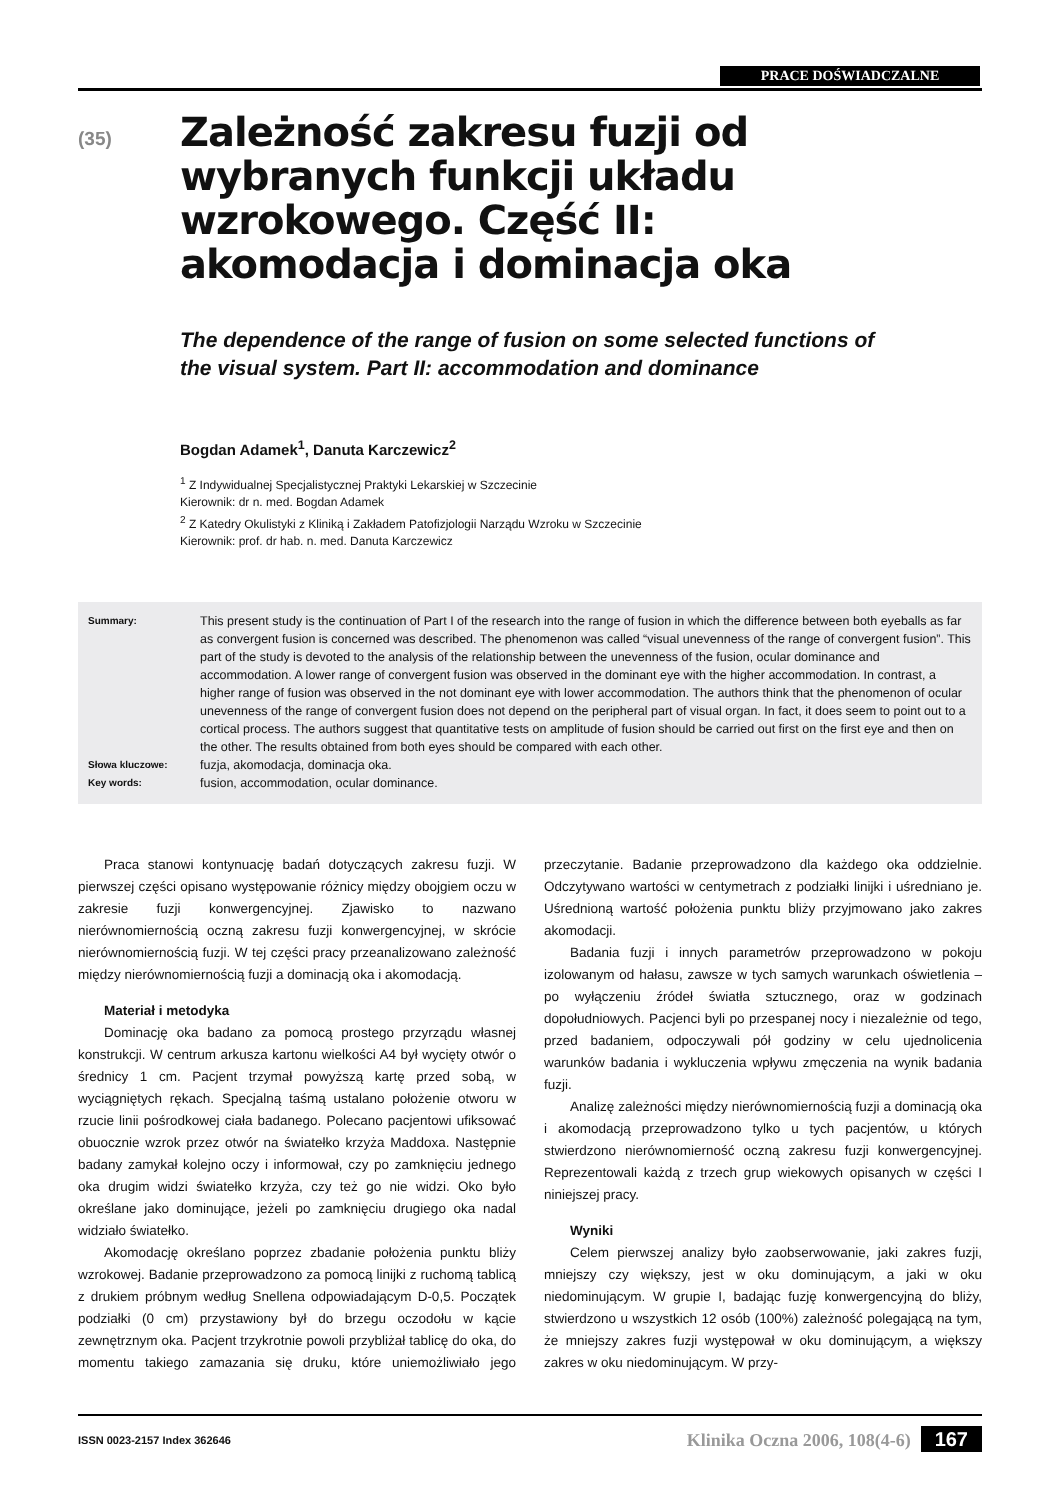PRACE DOŚWIADCZALNE
(35)
Zależność zakresu fuzji od wybranych funkcji układu wzrokowego. Część II: akomodacja i dominacja oka
The dependence of the range of fusion on some selected functions of the visual system. Part II: accommodation and dominance
Bogdan Adamek<sup>1</sup>, Danuta Karczewicz<sup>2</sup>
<sup>1</sup> Z Indywidualnej Specjalistycznej Praktyki Lekarskiej w Szczecinie
Kierownik: dr n. med. Bogdan Adamek
<sup>2</sup> Z Katedry Okulistyki z Kliniką i Zakładem Patofizjologii Narządu Wzroku w Szczecinie
Kierownik: prof. dr hab. n. med. Danuta Karczewicz
Summary: This present study is the continuation of Part I of the research into the range of fusion in which the difference between both eyeballs as far as convergent fusion is concerned was described. The phenomenon was called “visual unevenness of the range of convergent fusion”. This part of the study is devoted to the analysis of the relationship between the unevenness of the fusion, ocular dominance and accommodation. A lower range of convergent fusion was observed in the dominant eye with the higher accommodation. In contrast, a higher range of fusion was observed in the not dominant eye with lower accommodation. The authors think that the phenomenon of ocular unevenness of the range of convergent fusion does not depend on the peripheral part of visual organ. In fact, it does seem to point out to a cortical process. The authors suggest that quantitative tests on amplitude of fusion should be carried out first on the first eye and then on the other. The results obtained from both eyes should be compared with each other.
Słowa kluczowe: fuzja, akomodacja, dominacja oka.
Key words: fusion, accommodation, ocular dominance.
Praca stanowi kontynuację badań dotyczących zakresu fuzji. W pierwszej części opisano występowanie różnicy między obojgiem oczu w zakresie fuzji konwergencyjnej. Zjawisko to nazwano nierównomiernością oczną zakresu fuzji konwergencyjnej, w skrócie nierównomiernością fuzji. W tej części pracy przeanalizowano zależność między nierównomiernością fuzji a dominacją oka i akomodacją.
Materiał i metodyka
Dominację oka badano za pomocą prostego przyrządu własnej konstrukcji. W centrum arkusza kartonu wielkości A4 był wycięty otwór o średnicy 1 cm. Pacjent trzymał powyższą kartę przed sobą, w wyciągniętych rękach. Specjalną taśmą ustalano położenie otworu w rzucie linii pośrodkowej ciała badanego. Polecano pacjentowi ufiksować obuocznie wzrok przez otwór na światełko krzyża Maddoxa. Następnie badany zamykał kolejno oczy i informował, czy po zamknięciu jednego oka drugim widzi światełko krzyża, czy też go nie widzi. Oko było określane jako dominujące, jeżeli po zamknięciu drugiego oka nadal widziało światełko.
Akomodację określano poprzez zbadanie położenia punktu bliży wzrokowej. Badanie przeprowadzono za pomocą linijki z ruchomą tablicą z drukiem próbnym według Snellena odpowiadającym D-0,5. Początek podziałki (0 cm) przystawiony był do brzegu oczodołu w kącie zewnętrznym oka. Pacjent trzykrotnie powoli przybliżał tablicę do oka, do momentu takiego zamazania się druku, które uniemożliwiało jego przeczytanie. Badanie przeprowadzono dla każdego oka oddzielnie. Odczytywano wartości w centymetrach z podziałki linijki i uśredniano je. Uśrednioną wartość położenia punktu bliży przyjmowano jako zakres akomodacji.
Badania fuzji i innych parametrów przeprowadzono w pokoju izolowanym od hałasu, zawsze w tych samych warunkach oświetlenia – po wyłączeniu źródeł światła sztucznego, oraz w godzinach dopołudniowych. Pacjenci byli po przespanej nocy i niezależnie od tego, przed badaniem, odpoczywali pół godziny w celu ujednolicenia warunków badania i wykluczenia wpływu zmęczenia na wynik badania fuzji.
Analizę zależności między nierównomiernością fuzji a dominacją oka i akomodacją przeprowadzono tylko u tych pacjentów, u których stwierdzono nierównomierność oczną zakresu fuzji konwergencyjnej. Reprezentowali każdą z trzech grup wiekowych opisanych w części I niniejszej pracy.
Wyniki
Celem pierwszej analizy było zaobserwowanie, jaki zakres fuzji, mniejszy czy większy, jest w oku dominującym, a jaki w oku niedominującym. W grupie I, badając fuzję konwergencyjną do bliży, stwierdzono u wszystkich 12 osób (100%) zależność polegającą na tym, że mniejszy zakres fuzji występował w oku dominującym, a większy zakres w oku niedominującym. W przy-
ISSN 0023-2157 Index 362646 Klinika Oczna 2006, 108(4-6) 167